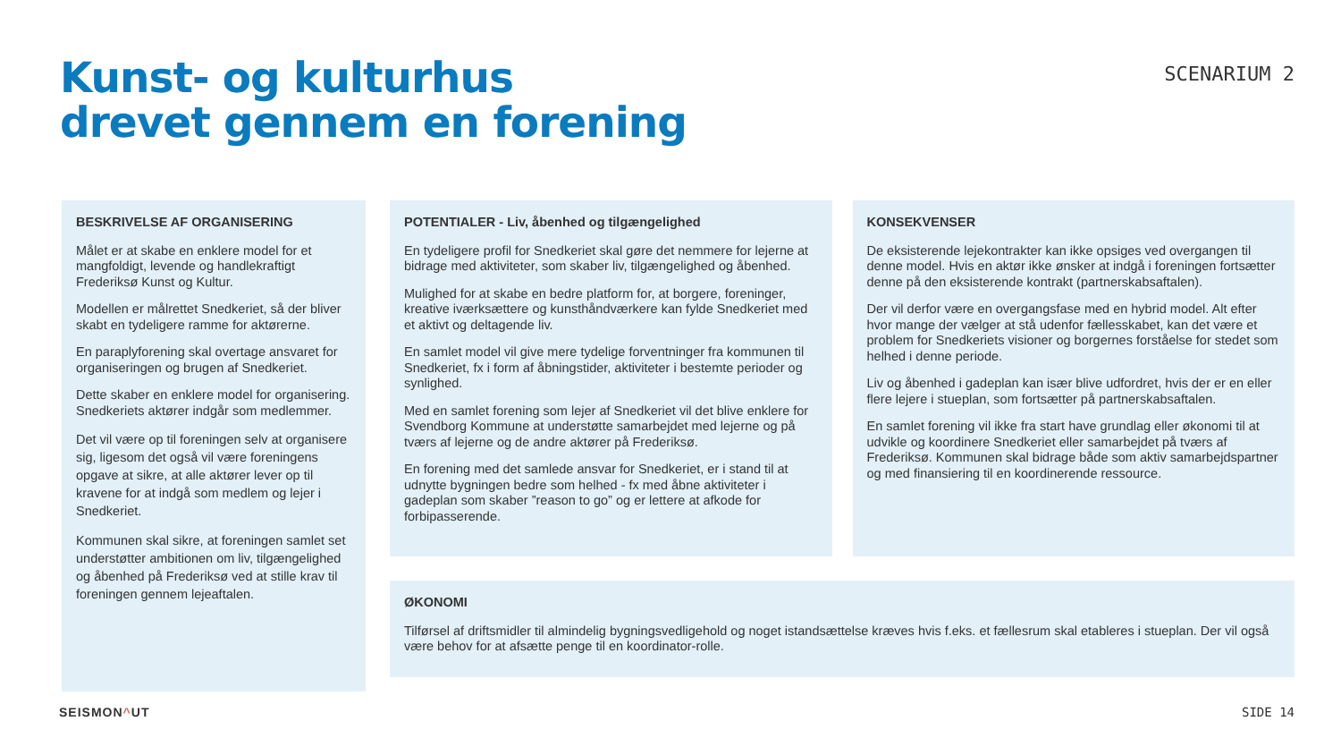Kunst- og kulturhus
drevet gennem en forening
SCENARIUM 2
BESKRIVELSE AF ORGANISERING
Målet er at skabe en enklere model for et mangfoldigt, levende og handlekraftigt Frederiksø Kunst og Kultur.
Modellen er målrettet Snedkeriet, så der bliver skabt en tydeligere ramme for aktørerne.
En paraplyforening skal overtage ansvaret for organiseringen og brugen af Snedkeriet.
Dette skaber en enklere model for organisering. Snedkeriets aktører indgår som medlemmer.
Det vil være op til foreningen selv at organisere sig, ligesom det også vil være foreningens opgave at sikre, at alle aktører lever op til kravene for at indgå som medlem og lejer i Snedkeriet.
Kommunen skal sikre, at foreningen samlet set understøtter ambitionen om liv, tilgængelighed og åbenhed på Frederiksø ved at stille krav til foreningen gennem lejeaftalen.
POTENTIALER - Liv, åbenhed og tilgængelighed
En tydeligere profil for Snedkeriet skal gøre det nemmere for lejerne at bidrage med aktiviteter, som skaber liv, tilgængelighed og åbenhed.
Mulighed for at skabe en bedre platform for, at borgere, foreninger, kreative iværksættere og kunsthåndværkere kan fylde Snedkeriet med et aktivt og deltagende liv.
En samlet model vil give mere tydelige forventninger fra kommunen til Snedkeriet, fx i form af åbningstider, aktiviteter i bestemte perioder og synlighed.
Med en samlet forening som lejer af Snedkeriet vil det blive enklere for Svendborg Kommune at understøtte samarbejdet med lejerne og på tværs af lejerne og de andre aktører på Frederiksø.
En forening med det samlede ansvar for Snedkeriet, er i stand til at udnytte bygningen bedre som helhed - fx med åbne aktiviteter i gadeplan som skaber ”reason to go” og er lettere at afkode for forbipasserende.
KONSEKVENSER
De eksisterende lejekontrakter kan ikke opsiges ved overgangen til denne model. Hvis en aktør ikke ønsker at indgå i foreningen fortsætter denne på den eksisterende kontrakt (partnerskabsaftalen).
Der vil derfor være en overgangsfase med en hybrid model. Alt efter hvor mange der vælger at stå udenfor fællesskabet, kan det være et problem for Snedkeriets visioner og borgernes forståelse for stedet som helhed i denne periode.
Liv og åbenhed i gadeplan kan især blive udfordret, hvis der er en eller flere lejere i stueplan, som fortsætter på partnerskabsaftalen.
En samlet forening vil ikke fra start have grundlag eller økonomi til at udvikle og koordinere Snedkeriet eller samarbejdet på tværs af Frederiksø. Kommunen skal bidrage både som aktiv samarbejdspartner og med finansiering til en koordinerende ressource.
ØKONOMI
Tilførsel af driftsmidler til almindelig bygningsvedligehold og noget istandsættelse kræves hvis f.eks. et fællesrum skal etableres i stueplan. Der vil også være behov for at afsætte penge til en koordinator-rolle.
SEISMON^UT SIDE 14